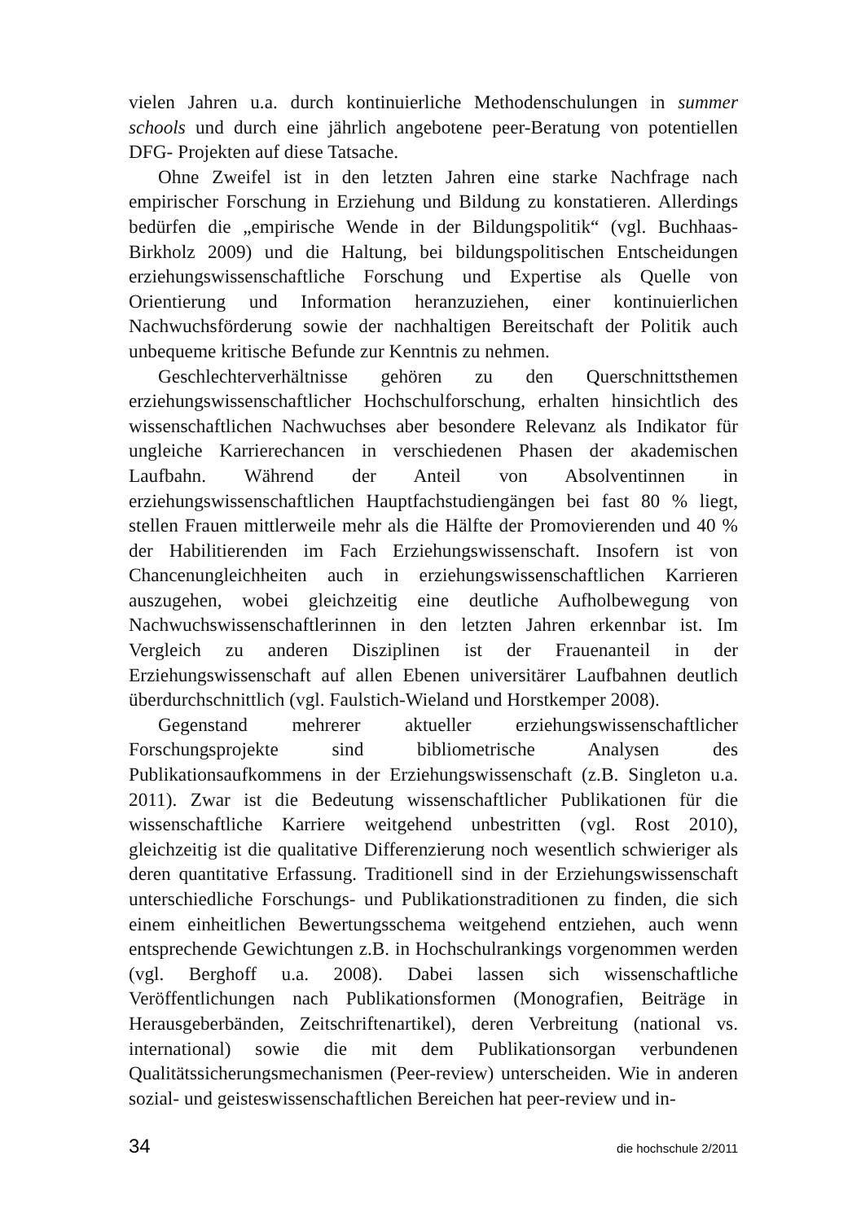vielen Jahren u.a. durch kontinuierliche Methodenschulungen in summer schools und durch eine jährlich angebotene peer-Beratung von potentiellen DFG- Projekten auf diese Tatsache.
Ohne Zweifel ist in den letzten Jahren eine starke Nachfrage nach empirischer Forschung in Erziehung und Bildung zu konstatieren. Allerdings bedürfen die „empirische Wende in der Bildungspolitik“ (vgl. Buchhaas-Birkholz 2009) und die Haltung, bei bildungspolitischen Entscheidungen erziehungswissenschaftliche Forschung und Expertise als Quelle von Orientierung und Information heranzuziehen, einer kontinuierlichen Nachwuchsförderung sowie der nachhaltigen Bereitschaft der Politik auch unbequeme kritische Befunde zur Kenntnis zu nehmen.
Geschlechterverhältnisse gehören zu den Querschnittsthemen erziehungswissenschaftlicher Hochschulforschung, erhalten hinsichtlich des wissenschaftlichen Nachwuchses aber besondere Relevanz als Indikator für ungleiche Karrierechancen in verschiedenen Phasen der akademischen Laufbahn. Während der Anteil von Absolventinnen in erziehungswissenschaftlichen Hauptfachstudiengängen bei fast 80 % liegt, stellen Frauen mittlerweile mehr als die Hälfte der Promovierenden und 40 % der Habilitierenden im Fach Erziehungswissenschaft. Insofern ist von Chancenungleichheiten auch in erziehungswissenschaftlichen Karrieren auszugehen, wobei gleichzeitig eine deutliche Aufholbewegung von Nachwuchswissenschaftlerinnen in den letzten Jahren erkennbar ist. Im Vergleich zu anderen Disziplinen ist der Frauenanteil in der Erziehungswissenschaft auf allen Ebenen universitärer Laufbahnen deutlich überdurchschnittlich (vgl. Faulstich-Wieland und Horstkemper 2008).
Gegenstand mehrerer aktueller erziehungswissenschaftlicher Forschungsprojekte sind bibliometrische Analysen des Publikationsaufkommens in der Erziehungswissenschaft (z.B. Singleton u.a. 2011). Zwar ist die Bedeutung wissenschaftlicher Publikationen für die wissenschaftliche Karriere weitgehend unbestritten (vgl. Rost 2010), gleichzeitig ist die qualitative Differenzierung noch wesentlich schwieriger als deren quantitative Erfassung. Traditionell sind in der Erziehungswissenschaft unterschiedliche Forschungs- und Publikationstraditionen zu finden, die sich einem einheitlichen Bewertungsschema weitgehend entziehen, auch wenn entsprechende Gewichtungen z.B. in Hochschulrankings vorgenommen werden (vgl. Berghoff u.a. 2008). Dabei lassen sich wissenschaftliche Veröffentlichungen nach Publikationsformen (Monografien, Beiträge in Herausgeberbänden, Zeitschriftenartikel), deren Verbreitung (national vs. international) sowie die mit dem Publikationsorgan verbundenen Qualitätssicherungsmechanismen (Peer-review) unterscheiden. Wie in anderen sozial- und geisteswissenschaftlichen Bereichen hat peer-review und in-
34 die hochschule 2/2011